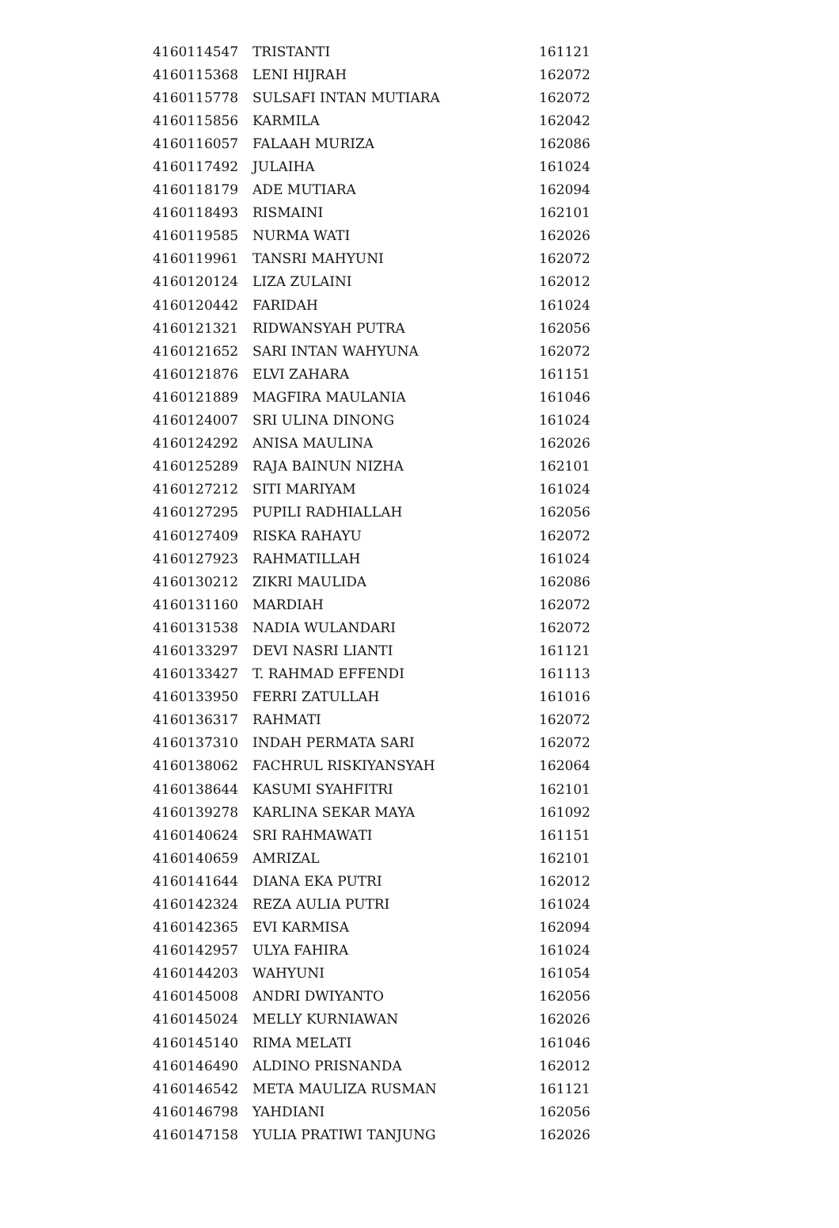| 4160114547 | TRISTANTI | 161121 |
| 4160115368 | LENI HIJRAH | 162072 |
| 4160115778 | SULSAFI INTAN MUTIARA | 162072 |
| 4160115856 | KARMILA | 162042 |
| 4160116057 | FALAAH MURIZA | 162086 |
| 4160117492 | JULAIHA | 161024 |
| 4160118179 | ADE MUTIARA | 162094 |
| 4160118493 | RISMAINI | 162101 |
| 4160119585 | NURMA WATI | 162026 |
| 4160119961 | TANSRI MAHYUNI | 162072 |
| 4160120124 | LIZA ZULAINI | 162012 |
| 4160120442 | FARIDAH | 161024 |
| 4160121321 | RIDWANSYAH PUTRA | 162056 |
| 4160121652 | SARI INTAN WAHYUNA | 162072 |
| 4160121876 | ELVI ZAHARA | 161151 |
| 4160121889 | MAGFIRA MAULANIA | 161046 |
| 4160124007 | SRI ULINA DINONG | 161024 |
| 4160124292 | ANISA MAULINA | 162026 |
| 4160125289 | RAJA BAINUN NIZHA | 162101 |
| 4160127212 | SITI MARIYAM | 161024 |
| 4160127295 | PUPILI RADHIALLAH | 162056 |
| 4160127409 | RISKA RAHAYU | 162072 |
| 4160127923 | RAHMATILLAH | 161024 |
| 4160130212 | ZIKRI MAULIDA | 162086 |
| 4160131160 | MARDIAH | 162072 |
| 4160131538 | NADIA WULANDARI | 162072 |
| 4160133297 | DEVI NASRI LIANTI | 161121 |
| 4160133427 | T. RAHMAD EFFENDI | 161113 |
| 4160133950 | FERRI ZATULLAH | 161016 |
| 4160136317 | RAHMATI | 162072 |
| 4160137310 | INDAH PERMATA SARI | 162072 |
| 4160138062 | FACHRUL RISKIYANSYAH | 162064 |
| 4160138644 | KASUMI SYAHFITRI | 162101 |
| 4160139278 | KARLINA SEKAR MAYA | 161092 |
| 4160140624 | SRI RAHMAWATI | 161151 |
| 4160140659 | AMRIZAL | 162101 |
| 4160141644 | DIANA EKA PUTRI | 162012 |
| 4160142324 | REZA AULIA PUTRI | 161024 |
| 4160142365 | EVI KARMISA | 162094 |
| 4160142957 | ULYA FAHIRA | 161024 |
| 4160144203 | WAHYUNI | 161054 |
| 4160145008 | ANDRI DWIYANTO | 162056 |
| 4160145024 | MELLY KURNIAWAN | 162026 |
| 4160145140 | RIMA MELATI | 161046 |
| 4160146490 | ALDINO PRISNANDA | 162012 |
| 4160146542 | META MAULIZA RUSMAN | 161121 |
| 4160146798 | YAHDIANI | 162056 |
| 4160147158 | YULIA PRATIWI TANJUNG | 162026 |